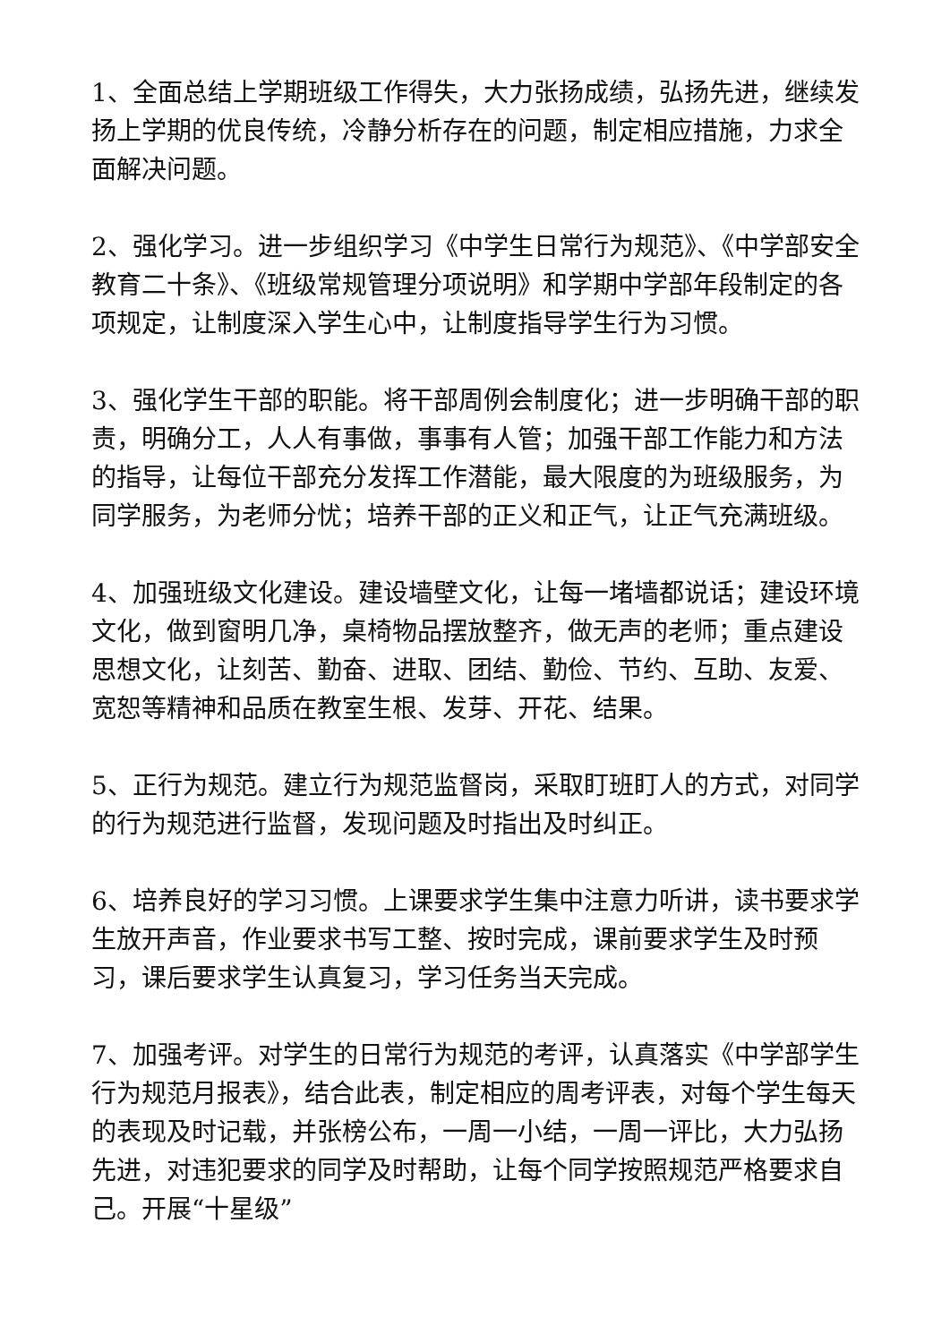1、全面总结上学期班级工作得失，大力张扬成绩，弘扬先进，继续发扬上学期的优良传统，冷静分析存在的问题，制定相应措施，力求全面解决问题。
2、强化学习。进一步组织学习《中学生日常行为规范》、《中学部安全教育二十条》、《班级常规管理分项说明》和学期中学部年段制定的各项规定，让制度深入学生心中，让制度指导学生行为习惯。
3、强化学生干部的职能。将干部周例会制度化；进一步明确干部的职责，明确分工，人人有事做，事事有人管；加强干部工作能力和方法的指导，让每位干部充分发挥工作潜能，最大限度的为班级服务，为同学服务，为老师分忧；培养干部的正义和正气，让正气充满班级。
4、加强班级文化建设。建设墙壁文化，让每一堵墙都说话；建设环境文化，做到窗明几净，桌椅物品摆放整齐，做无声的老师；重点建设思想文化，让刻苦、勤奋、进取、团结、勤俭、节约、互助、友爱、宽恕等精神和品质在教室生根、发芽、开花、结果。
5、正行为规范。建立行为规范监督岗，采取盯班盯人的方式，对同学的行为规范进行监督，发现问题及时指出及时纠正。
6、培养良好的学习习惯。上课要求学生集中注意力听讲，读书要求学生放开声音，作业要求书写工整、按时完成，课前要求学生及时预习，课后要求学生认真复习，学习任务当天完成。
7、加强考评。对学生的日常行为规范的考评，认真落实《中学部学生行为规范月报表》，结合此表，制定相应的周考评表，对每个学生每天的表现及时记载，并张榜公布，一周一小结，一周一评比，大力弘扬先进，对违犯要求的同学及时帮助，让每个同学按照规范严格要求自己。开展“十星级”